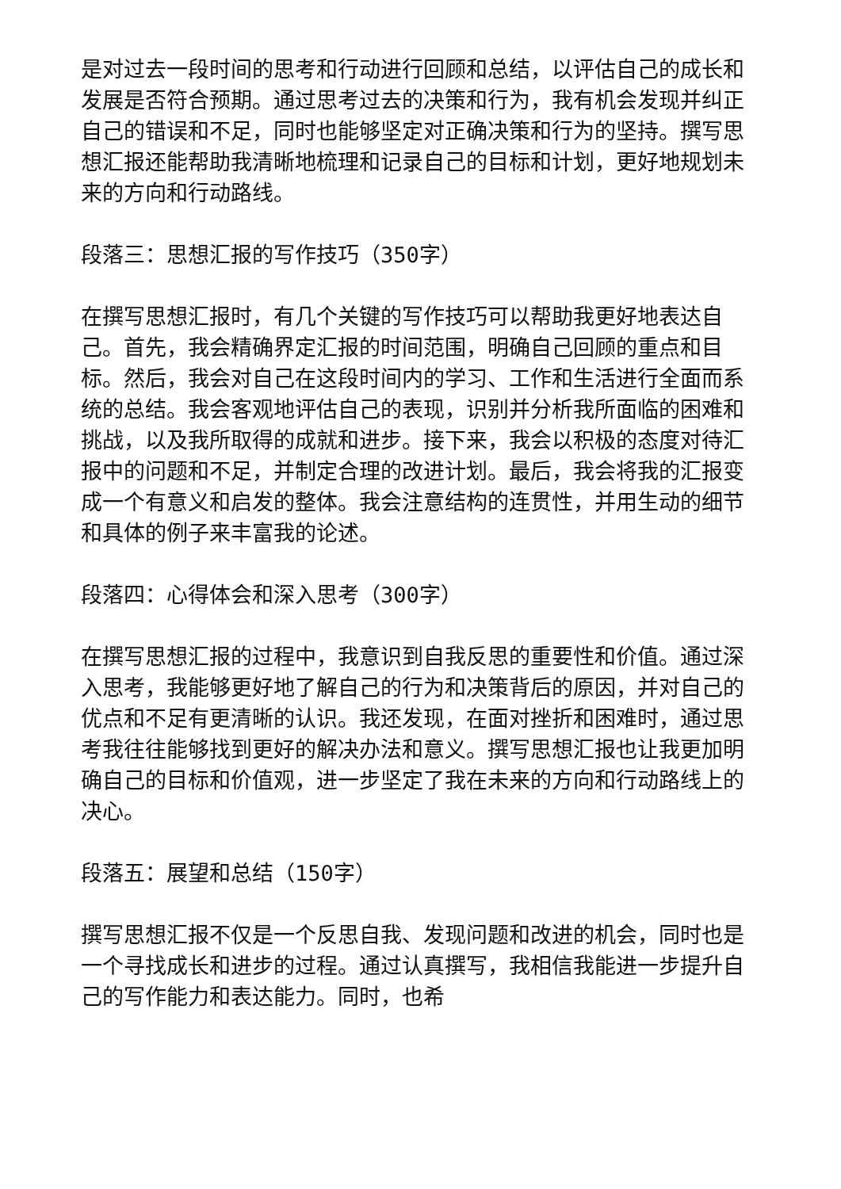是对过去一段时间的思考和行动进行回顾和总结，以评估自己的成长和发展是否符合预期。通过思考过去的决策和行为，我有机会发现并纠正自己的错误和不足，同时也能够坚定对正确决策和行为的坚持。撰写思想汇报还能帮助我清晰地梳理和记录自己的目标和计划，更好地规划未来的方向和行动路线。
段落三：思想汇报的写作技巧（350字）
在撰写思想汇报时，有几个关键的写作技巧可以帮助我更好地表达自己。首先，我会精确界定汇报的时间范围，明确自己回顾的重点和目标。然后，我会对自己在这段时间内的学习、工作和生活进行全面而系统的总结。我会客观地评估自己的表现，识别并分析我所面临的困难和挑战，以及我所取得的成就和进步。接下来，我会以积极的态度对待汇报中的问题和不足，并制定合理的改进计划。最后，我会将我的汇报变成一个有意义和启发的整体。我会注意结构的连贯性，并用生动的细节和具体的例子来丰富我的论述。
段落四：心得体会和深入思考（300字）
在撰写思想汇报的过程中，我意识到自我反思的重要性和价值。通过深入思考，我能够更好地了解自己的行为和决策背后的原因，并对自己的优点和不足有更清晰的认识。我还发现，在面对挫折和困难时，通过思考我往往能够找到更好的解决办法和意义。撰写思想汇报也让我更加明确自己的目标和价值观，进一步坚定了我在未来的方向和行动路线上的决心。
段落五：展望和总结（150字）
撰写思想汇报不仅是一个反思自我、发现问题和改进的机会，同时也是一个寻找成长和进步的过程。通过认真撰写，我相信我能进一步提升自己的写作能力和表达能力。同时，也希